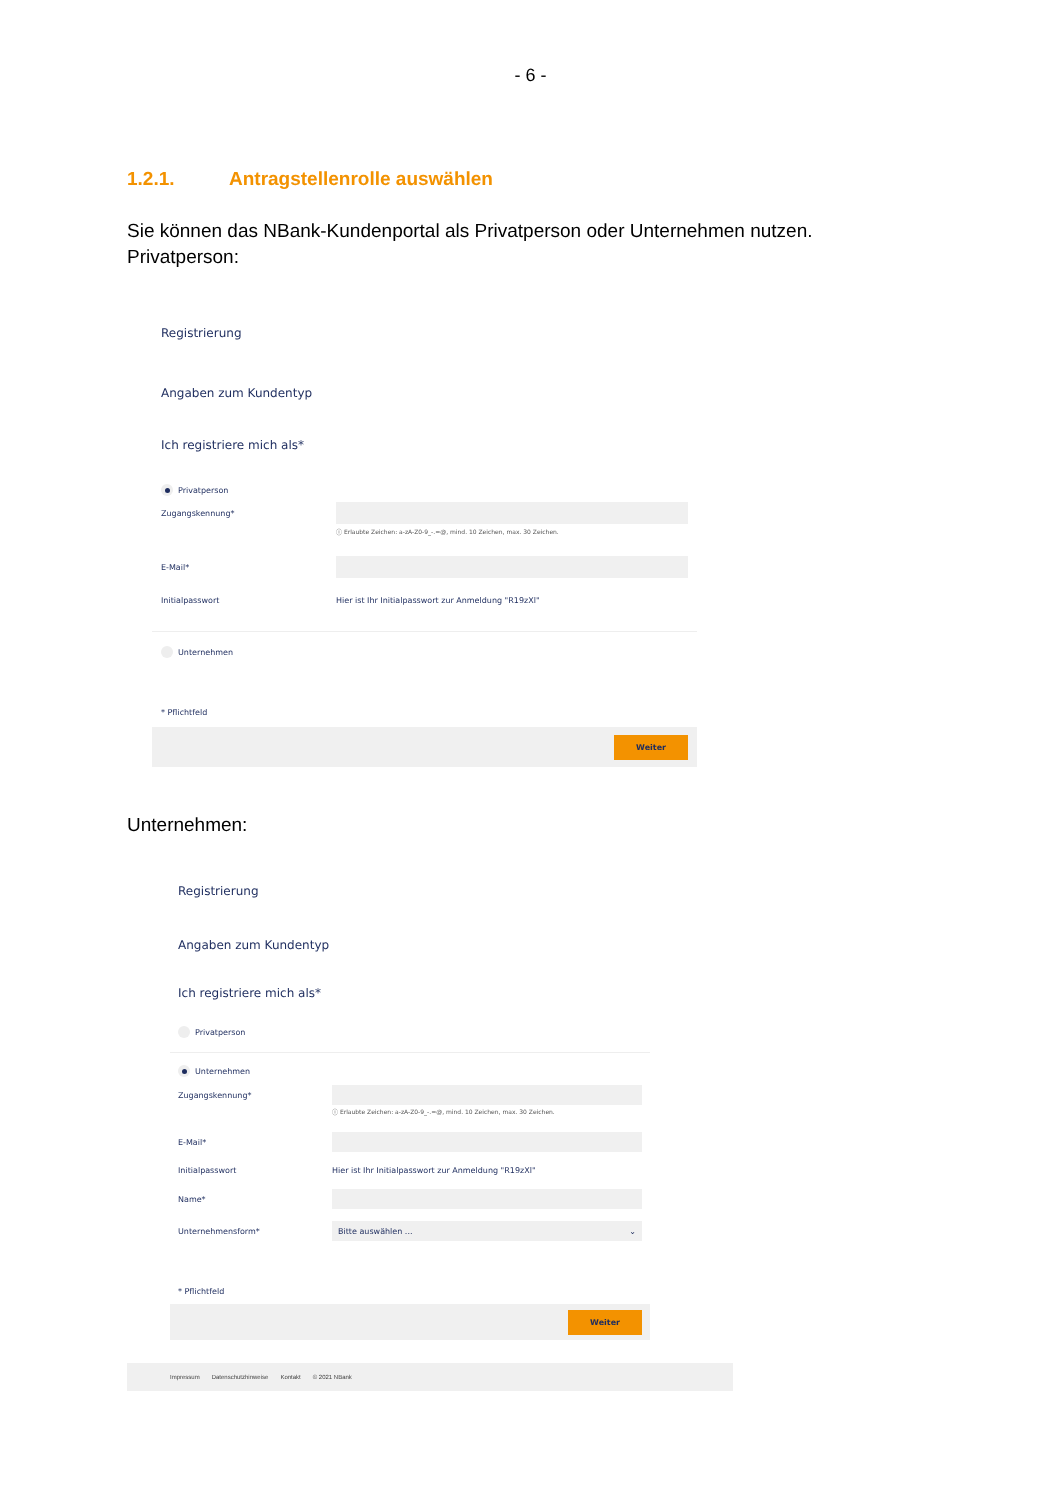- 6 -
1.2.1. Antragstellenrolle auswählen
Sie können das NBank-Kundenportal als Privatperson oder Unternehmen nutzen.
Privatperson:
Registrierung
Angaben zum Kundentyp
Ich registriere mich als*
Privatperson
Zugangskennung*
ⓘ Erlaubte Zeichen: a-zA-Z0-9_-.=@, mind. 10 Zeichen, max. 30 Zeichen.
E-Mail*
Initialpasswort Hier ist Ihr Initialpasswort zur Anmeldung "R19zXl"
Unternehmen
* Pflichtfeld
Weiter
Unternehmen:
Registrierung
Angaben zum Kundentyp
Ich registriere mich als*
Privatperson
Unternehmen
Zugangskennung*
ⓘ Erlaubte Zeichen: a-zA-Z0-9_-.=@, mind. 10 Zeichen, max. 30 Zeichen.
E-Mail*
Initialpasswort Hier ist Ihr Initialpasswort zur Anmeldung "R19zXl"
Name*
Unternehmensform* Bitte auswählen ... ⌄
* Pflichtfeld
Weiter
Impressum Datenschutzhinweise Kontakt © 2021 NBank